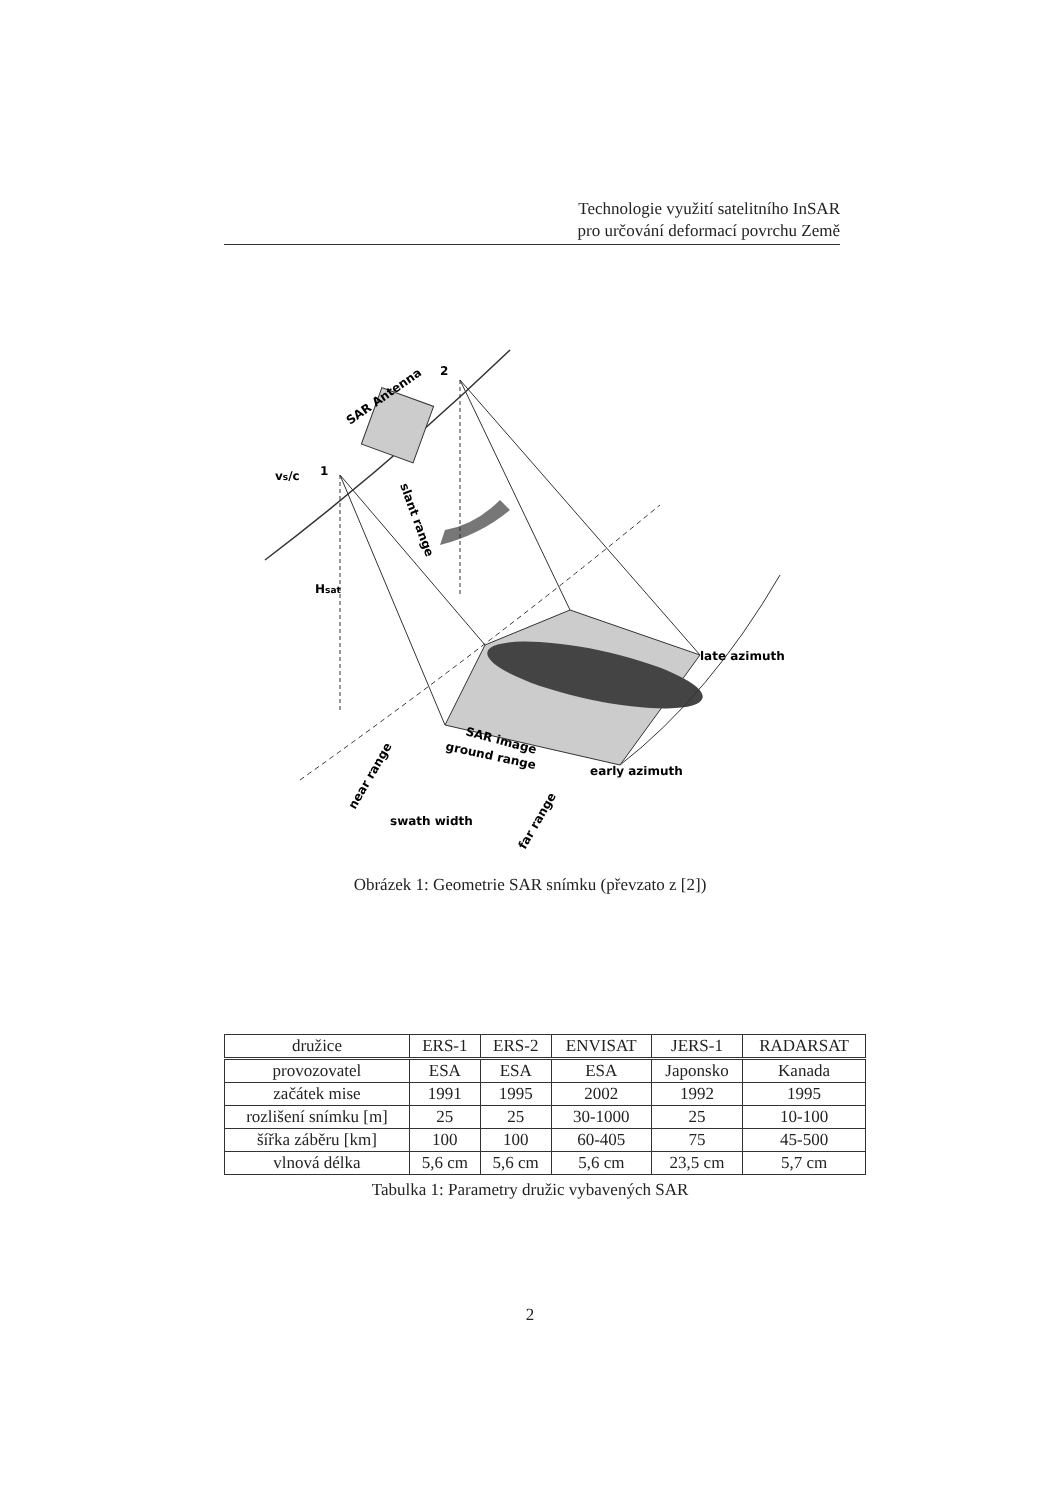Technologie využití satelitního InSAR
pro určování deformací povrchu Země
1
2
SAR Antenna
late azimuth
early azimuth
swath width
SAR image
ground range
vs/c
Hsat
slant range
near range
far range
Obrázek 1: Geometrie SAR snímku (převzato z [2])
| družice | ERS-1 | ERS-2 | ENVISAT | JERS-1 | RADARSAT |
| --- | --- | --- | --- | --- | --- |
| provozovatel | ESA | ESA | ESA | Japonsko | Kanada |
| začátek mise | 1991 | 1995 | 2002 | 1992 | 1995 |
| rozlišení snímku [m] | 25 | 25 | 30-1000 | 25 | 10-100 |
| šířka záběru [km] | 100 | 100 | 60-405 | 75 | 45-500 |
| vlnová délka | 5,6 cm | 5,6 cm | 5,6 cm | 23,5 cm | 5,7 cm |
Tabulka 1: Parametry družic vybavených SAR
2